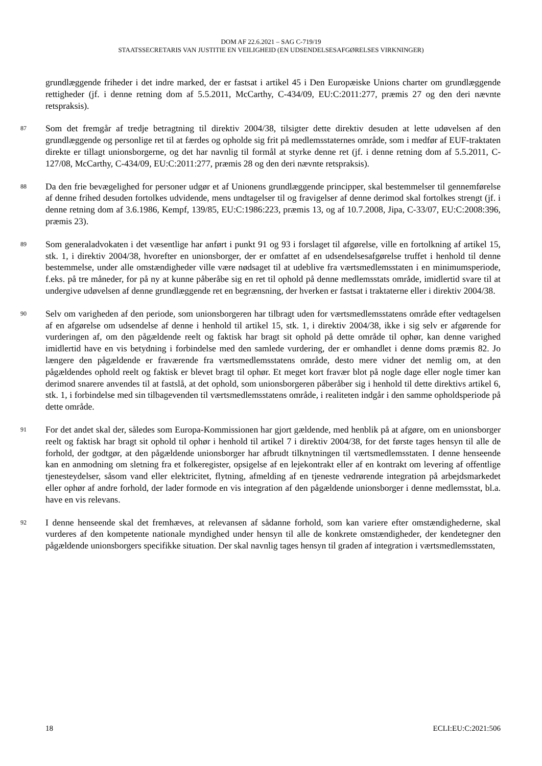DOM AF 22.6.2021 – SAG C-719/19
STAATSSECRETARIS VAN JUSTITIE EN VEILIGHEID (EN UDSENDELSESAFGØRELSES VIRKNINGER)
grundlæggende friheder i det indre marked, der er fastsat i artikel 45 i Den Europæiske Unions charter om grundlæggende rettigheder (jf. i denne retning dom af 5.5.2011, McCarthy, C-434/09, EU:C:2011:277, præmis 27 og den deri nævnte retspraksis).
87
Som det fremgår af tredje betragtning til direktiv 2004/38, tilsigter dette direktiv desuden at lette udøvelsen af den grundlæggende og personlige ret til at færdes og opholde sig frit på medlemsstaternes område, som i medfør af EUF-traktaten direkte er tillagt unionsborgerne, og det har navnlig til formål at styrke denne ret (jf. i denne retning dom af 5.5.2011, C-127/08, McCarthy, C-434/09, EU:C:2011:277, præmis 28 og den deri nævnte retspraksis).
88
Da den frie bevægelighed for personer udgør et af Unionens grundlæggende principper, skal bestemmelser til gennemførelse af denne frihed desuden fortolkes udvidende, mens undtagelser til og fravigelser af denne derimod skal fortolkes strengt (jf. i denne retning dom af 3.6.1986, Kempf, 139/85, EU:C:1986:223, præmis 13, og af 10.7.2008, Jipa, C-33/07, EU:C:2008:396, præmis 23).
89
Som generaladvokaten i det væsentlige har anført i punkt 91 og 93 i forslaget til afgørelse, ville en fortolkning af artikel 15, stk. 1, i direktiv 2004/38, hvorefter en unionsborger, der er omfattet af en udsendelsesafgørelse truffet i henhold til denne bestemmelse, under alle omstændigheder ville være nødsaget til at udeblive fra værtsmedlemsstaten i en minimumsperiode, f.eks. på tre måneder, for på ny at kunne påberåbe sig en ret til ophold på denne medlemsstats område, imidlertid svare til at undergive udøvelsen af denne grundlæggende ret en begrænsning, der hverken er fastsat i traktaterne eller i direktiv 2004/38.
90
Selv om varigheden af den periode, som unionsborgeren har tilbragt uden for værtsmedlemsstatens område efter vedtagelsen af en afgørelse om udsendelse af denne i henhold til artikel 15, stk. 1, i direktiv 2004/38, ikke i sig selv er afgørende for vurderingen af, om den pågældende reelt og faktisk har bragt sit ophold på dette område til ophør, kan denne varighed imidlertid have en vis betydning i forbindelse med den samlede vurdering, der er omhandlet i denne doms præmis 82. Jo længere den pågældende er fraværende fra værtsmedlemsstatens område, desto mere vidner det nemlig om, at den pågældendes ophold reelt og faktisk er blevet bragt til ophør. Et meget kort fravær blot på nogle dage eller nogle timer kan derimod snarere anvendes til at fastslå, at det ophold, som unionsborgeren påberåber sig i henhold til dette direktivs artikel 6, stk. 1, i forbindelse med sin tilbagevenden til værtsmedlemsstatens område, i realiteten indgår i den samme opholdsperiode på dette område.
91
For det andet skal der, således som Europa-Kommissionen har gjort gældende, med henblik på at afgøre, om en unionsborger reelt og faktisk har bragt sit ophold til ophør i henhold til artikel 7 i direktiv 2004/38, for det første tages hensyn til alle de forhold, der godtgør, at den pågældende unionsborger har afbrudt tilknytningen til værtsmedlemsstaten. I denne henseende kan en anmodning om sletning fra et folkeregister, opsigelse af en lejekontrakt eller af en kontrakt om levering af offentlige tjenesteydelser, såsom vand eller elektricitet, flytning, afmelding af en tjeneste vedrørende integration på arbejdsmarkedet eller ophør af andre forhold, der lader formode en vis integration af den pågældende unionsborger i denne medlemsstat, bl.a. have en vis relevans.
92
I denne henseende skal det fremhæves, at relevansen af sådanne forhold, som kan variere efter omstændighederne, skal vurderes af den kompetente nationale myndighed under hensyn til alle de konkrete omstændigheder, der kendetegner den pågældende unionsborgers specifikke situation. Der skal navnlig tages hensyn til graden af integration i værtsmedlemsstaten,
18 ECLI:EU:C:2021:506